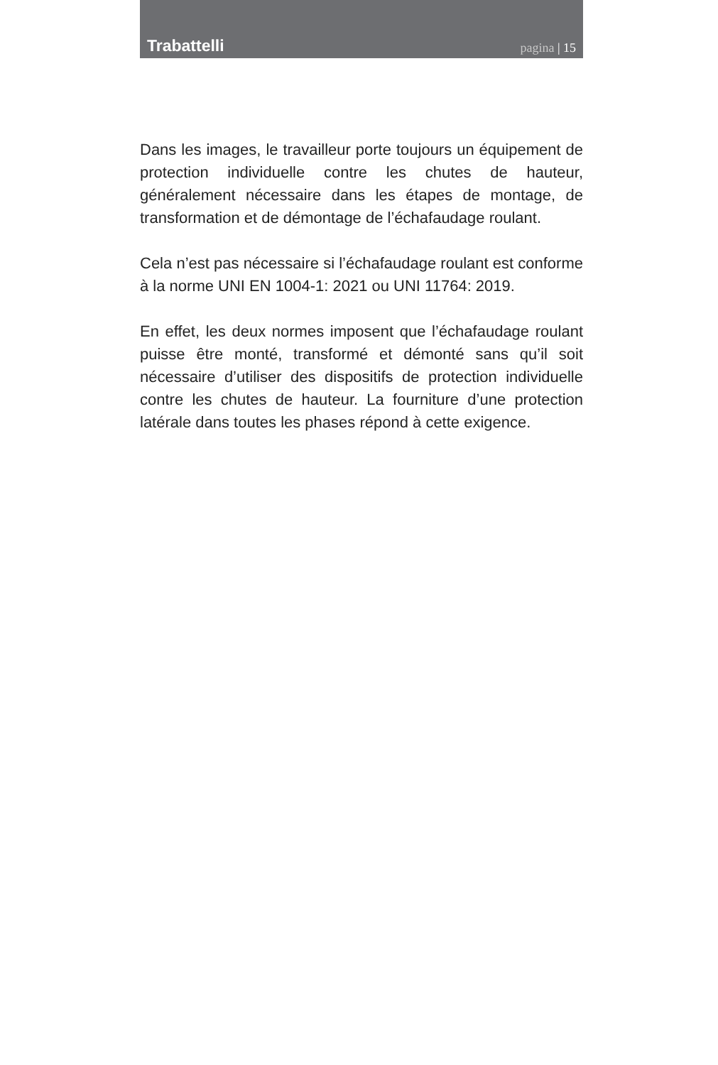Trabattelli
pagina | 15
Dans les images, le travailleur porte toujours un équipement de protection individuelle contre les chutes de hauteur, généralement nécessaire dans les étapes de montage, de transformation et de démontage de l’échafaudage roulant.
Cela n’est pas nécessaire si l’échafaudage roulant est conforme à la norme UNI EN 1004-1: 2021 ou UNI 11764: 2019.
En effet, les deux normes imposent que l’échafaudage roulant puisse être monté, transformé et démonté sans qu’il soit nécessaire d’utiliser des dispositifs de protection individuelle contre les chutes de hauteur. La fourniture d’une protection latérale dans toutes les phases répond à cette exigence.